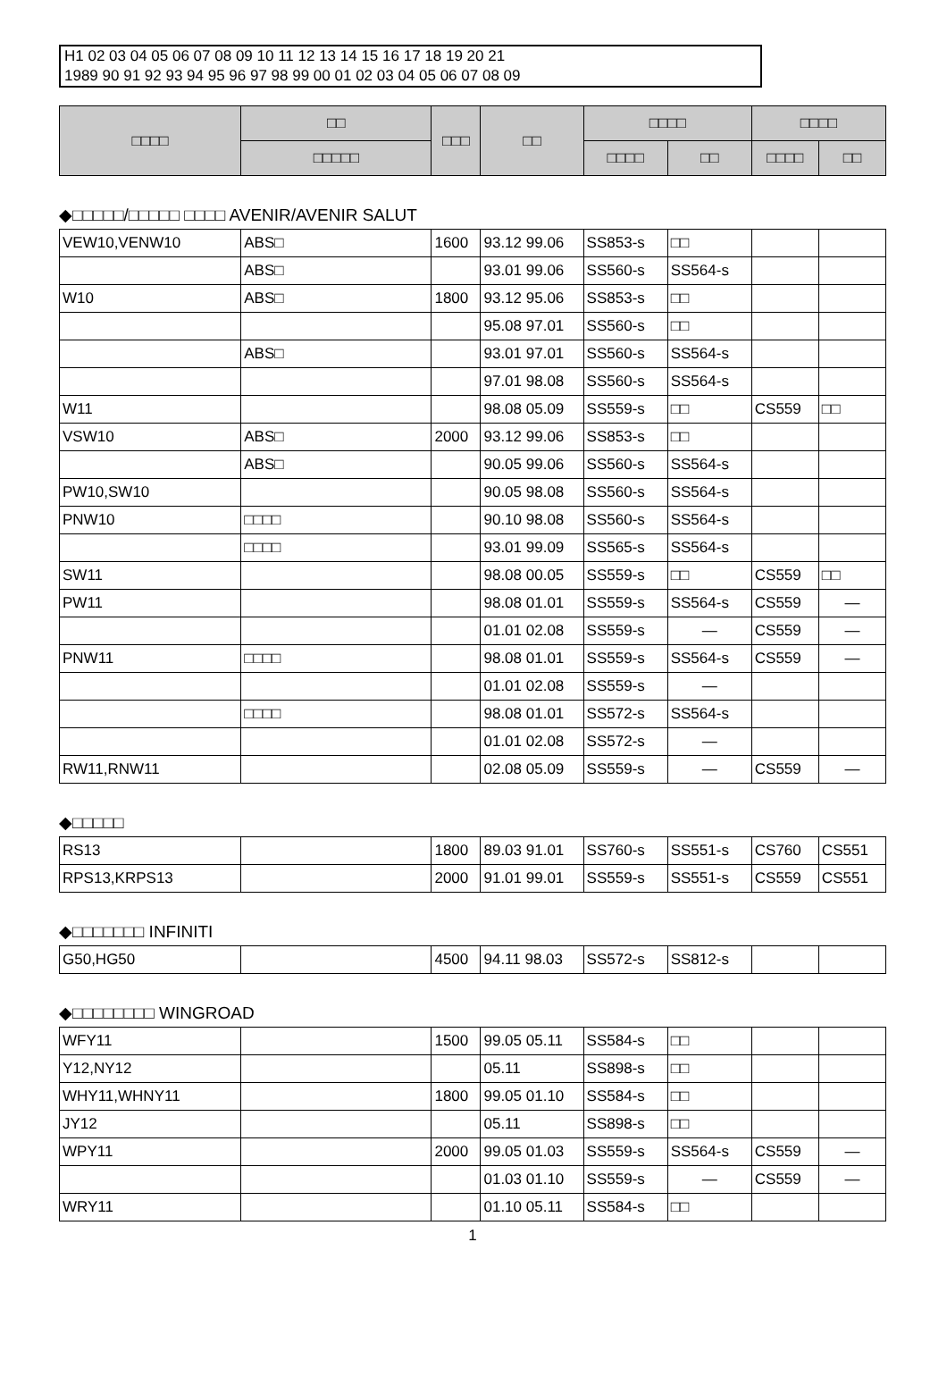H1 02 03 04 05 06 07 08 09 10 11 12 13 14 15 16 17 18 19 20 21
1989 90 91 92 93 94 95 96 97 98 99 00 01 02 03 04 05 06 07 08 09
| □□□□ | □□ | □□□ | □□ | □□□□ | | □□□□ | |
| --- | --- | --- | --- | --- | --- | --- | --- |
| | □□□□□ | | | □□□□ | □□ | □□□□ | □□ |
◆□□□□□/□□□□□ □□□□ AVENIR/AVENIR SALUT
| VEW10,VENW10 | ABS□ | 1600 | 93.12 99.06 | SS853-s | □□ | | |
| | ABS□ | | 93.01 99.06 | SS560-s | SS564-s | | |
| W10 | ABS□ | 1800 | 93.12 95.06 | SS853-s | □□ | | |
| | | | 95.08 97.01 | SS560-s | □□ | | |
| | ABS□ | | 93.01 97.01 | SS560-s | SS564-s | | |
| | | | 97.01 98.08 | SS560-s | SS564-s | | |
| W11 | | | 98.08 05.09 | SS559-s | □□ | CS559 | □□ |
| VSW10 | ABS□ | 2000 | 93.12 99.06 | SS853-s | □□ | | |
| | ABS□ | | 90.05 99.06 | SS560-s | SS564-s | | |
| PW10,SW10 | | | 90.05 98.08 | SS560-s | SS564-s | | |
| PNW10 | □□□□ | | 90.10 98.08 | SS560-s | SS564-s | | |
| | □□□□ | | 93.01 99.09 | SS565-s | SS564-s | | |
| SW11 | | | 98.08 00.05 | SS559-s | □□ | CS559 | □□ |
| PW11 | | | 98.08 01.01 | SS559-s | SS564-s | CS559 | — |
| | | | 01.01 02.08 | SS559-s | — | CS559 | — |
| PNW11 | □□□□ | | 98.08 01.01 | SS559-s | SS564-s | CS559 | — |
| | | | 01.01 02.08 | SS559-s | — | | |
| | □□□□ | | 98.08 01.01 | SS572-s | SS564-s | | |
| | | | 01.01 02.08 | SS572-s | — | | |
| RW11,RNW11 | | | 02.08 05.09 | SS559-s | — | CS559 | — |
◆□□□□□
| RS13 | | 1800 | 89.03 91.01 | SS760-s | SS551-s | CS760 | CS551 |
| RPS13,KRPS13 | | 2000 | 91.01 99.01 | SS559-s | SS551-s | CS559 | CS551 |
◆□□□□□□□ INFINITI
| G50,HG50 | | 4500 | 94.11 98.03 | SS572-s | SS812-s | | |
◆□□□□□□□□ WINGROAD
| WFY11 | | 1500 | 99.05 05.11 | SS584-s | □□ | | |
| Y12,NY12 | | | 05.11 | SS898-s | □□ | | |
| WHY11,WHNY11 | | 1800 | 99.05 01.10 | SS584-s | □□ | | |
| JY12 | | | 05.11 | SS898-s | □□ | | |
| WPY11 | | 2000 | 99.05 01.03 | SS559-s | SS564-s | CS559 | — |
| | | | 01.03 01.10 | SS559-s | — | CS559 | — |
| WRY11 | | | 01.10 05.11 | SS584-s | □□ | | |
1